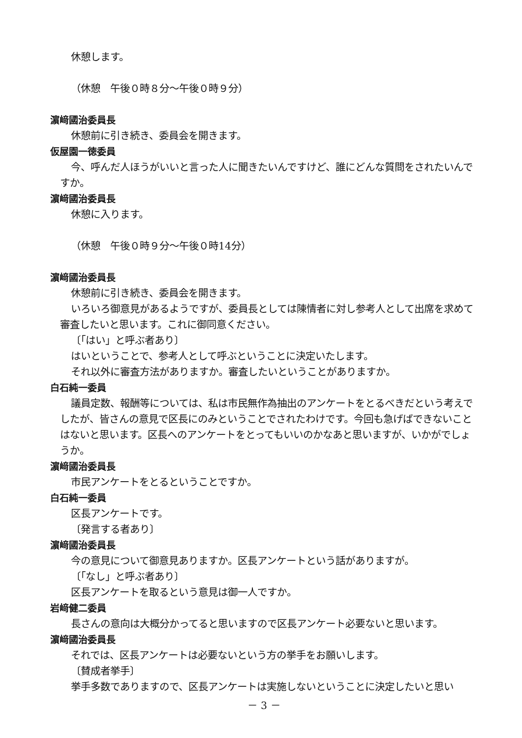休憩します。
（休憩　午後０時８分～午後０時９分）
濵﨑國治委員長
休憩前に引き続き、委員会を開きます。
仮屋園一徳委員
今、呼んだ人ほうがいいと言った人に聞きたいんですけど、誰にどんな質問をされたいんですか。
濵﨑國治委員長
休憩に入ります。
（休憩　午後０時９分～午後０時14分）
濵﨑國治委員長
休憩前に引き続き、委員会を開きます。
いろいろ御意見があるようですが、委員長としては陳情者に対し参考人として出席を求めて審査したいと思います。これに御同意ください。
〔「はい」と呼ぶ者あり〕
はいということで、参考人として呼ぶということに決定いたします。
それ以外に審査方法がありますか。審査したいということがありますか。
白石純一委員
議員定数、報酬等については、私は市民無作為抽出のアンケートをとるべきだという考えでしたが、皆さんの意見で区長にのみということでされたわけです。今回も急げばできないことはないと思います。区長へのアンケートをとってもいいのかなあと思いますが、いかがでしょうか。
濵﨑國治委員長
市民アンケートをとるということですか。
白石純一委員
区長アンケートです。
〔発言する者あり〕
濵﨑國治委員長
今の意見について御意見ありますか。区長アンケートという話がありますが。
〔「なし」と呼ぶ者あり〕
区長アンケートを取るという意見は御一人ですか。
岩﨑健二委員
長さんの意向は大概分かってると思いますので区長アンケート必要ないと思います。
濵﨑國治委員長
それでは、区長アンケートは必要ないという方の挙手をお願いします。
〔賛成者挙手〕
挙手多数でありますので、区長アンケートは実施しないということに決定したいと思い
－ 3 －